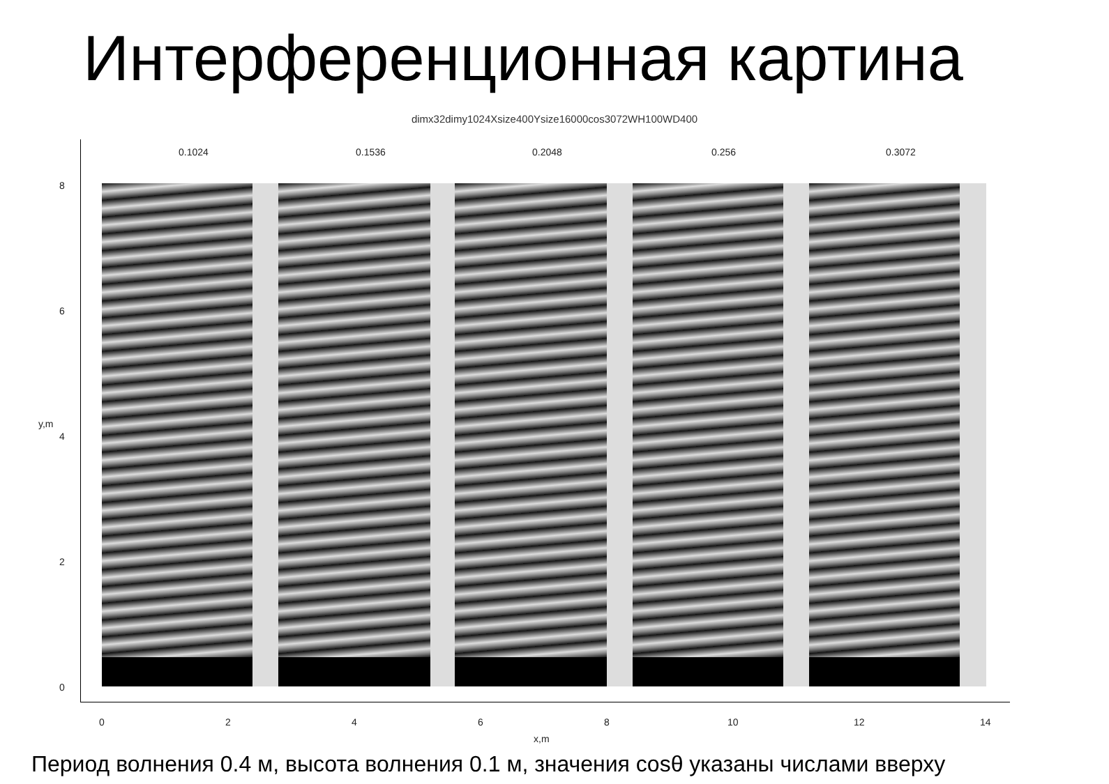Интерференционная картина
dimx32dimy1024Xsize400Ysize16000cos3072WH100WD400
0.1024 0.1536 0.2048 0.256 0.3072
8
6
4
2
0
y,m
0 2 4 6 8 10 12 14
x,m
Период волнения 0.4 м, высота волнения 0.1 м, значения cosθ указаны числами вверху